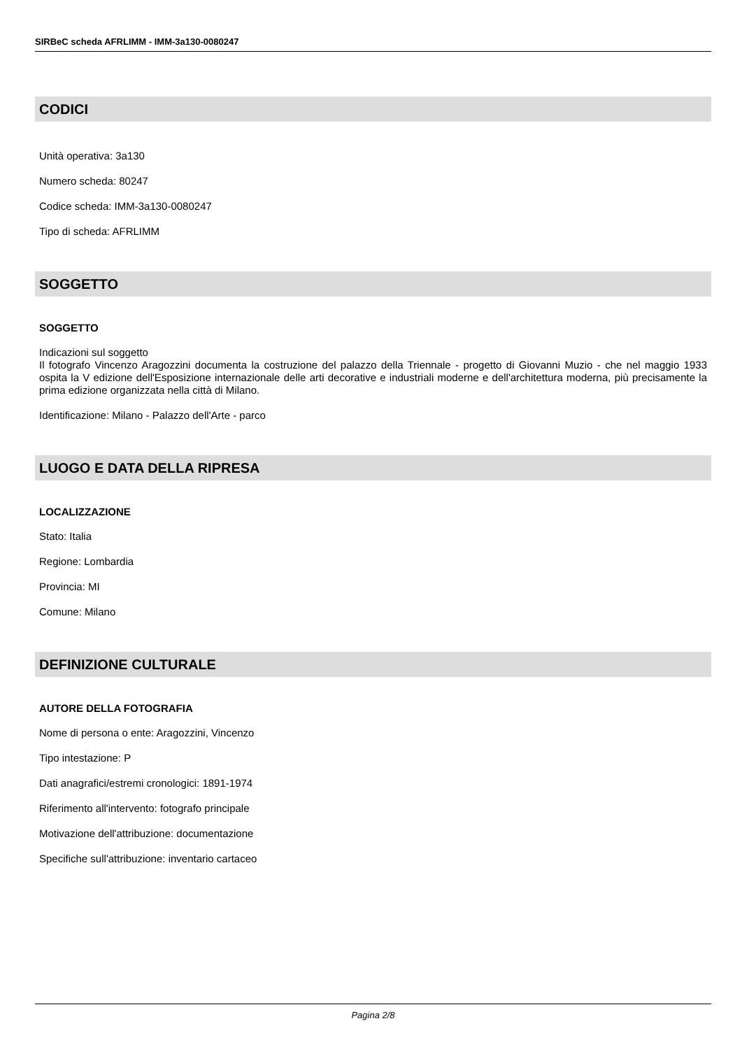SIRBeC scheda AFRLIMM - IMM-3a130-0080247
CODICI
Unità operativa: 3a130
Numero scheda: 80247
Codice scheda: IMM-3a130-0080247
Tipo di scheda: AFRLIMM
SOGGETTO
SOGGETTO
Indicazioni sul soggetto
Il fotografo Vincenzo Aragozzini documenta la costruzione del palazzo della Triennale - progetto di Giovanni Muzio - che nel maggio 1933 ospita la V edizione dell'Esposizione internazionale delle arti decorative e industriali moderne e dell'architettura moderna, più precisamente la prima edizione organizzata nella città di Milano.
Identificazione: Milano - Palazzo dell'Arte - parco
LUOGO E DATA DELLA RIPRESA
LOCALIZZAZIONE
Stato: Italia
Regione: Lombardia
Provincia: MI
Comune: Milano
DEFINIZIONE CULTURALE
AUTORE DELLA FOTOGRAFIA
Nome di persona o ente: Aragozzini, Vincenzo
Tipo intestazione: P
Dati anagrafici/estremi cronologici: 1891-1974
Riferimento all'intervento: fotografo principale
Motivazione dell'attribuzione: documentazione
Specifiche sull'attribuzione: inventario cartaceo
Pagina 2/8